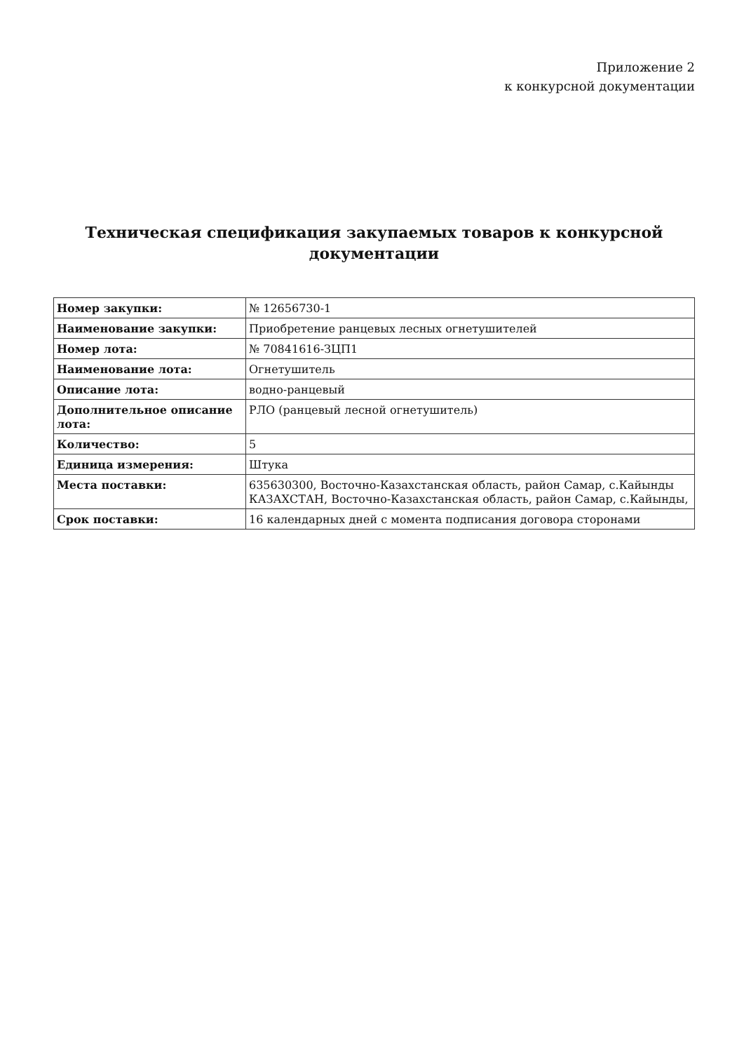Приложение 2
к конкурсной документации
Техническая спецификация закупаемых товаров к конкурсной документации
| Номер закупки: | № 12656730-1 |
| Наименование закупки: | Приобретение ранцевых лесных огнетушителей |
| Номер лота: | № 70841616-ЗЦП1 |
| Наименование лота: | Огнетушитель |
| Описание лота: | водно-ранцевый |
| Дополнительное описание лота: | РЛО (ранцевый лесной огнетушитель) |
| Количество: | 5 |
| Единица измерения: | Штука |
| Места поставки: | 635630300, Восточно-Казахстанская область, район Самар, с.Кайынды КАЗАХСТАН, Восточно-Казахстанская область, район Самар, с.Кайынды, |
| Срок поставки: | 16 календарных дней с момента подписания договора сторонами |